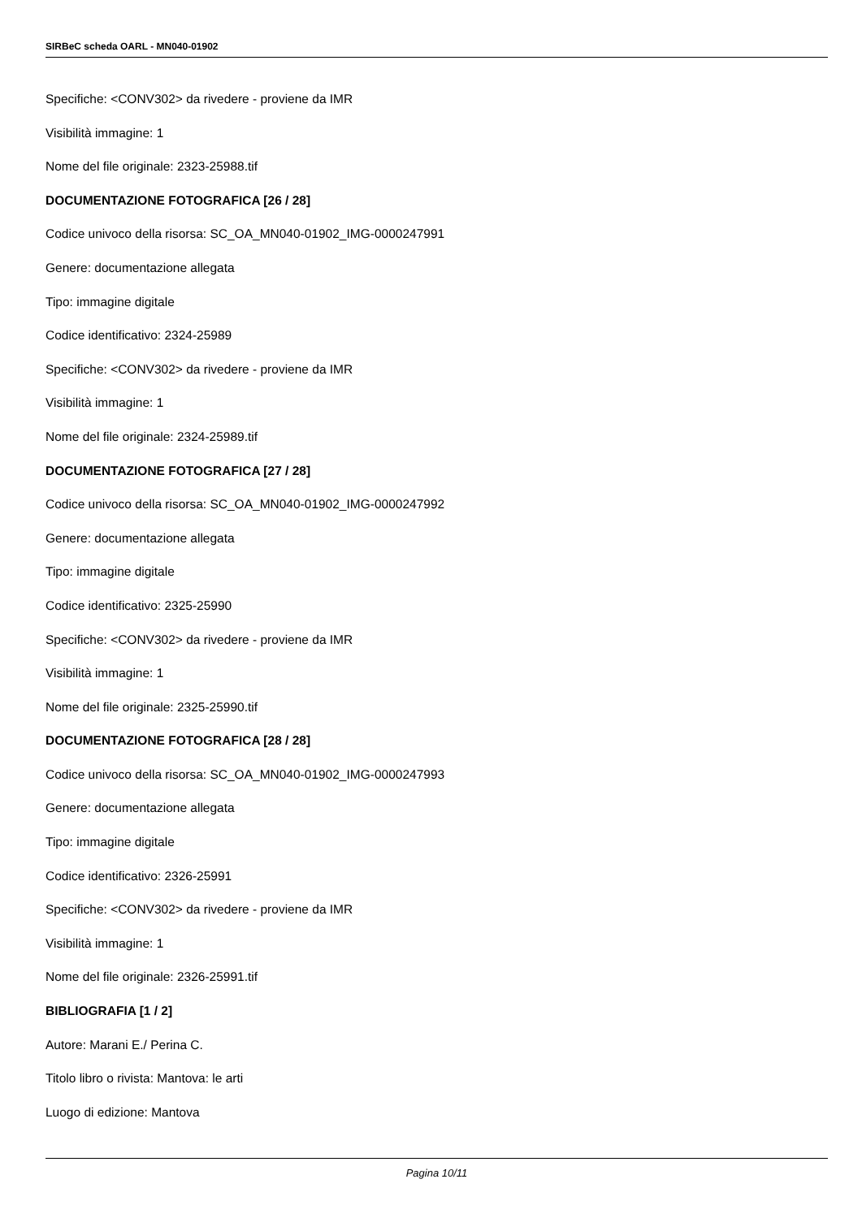SIRBeC scheda OARL - MN040-01902
Specifiche: <CONV302> da rivedere - proviene da IMR
Visibilità immagine: 1
Nome del file originale: 2323-25988.tif
DOCUMENTAZIONE FOTOGRAFICA [26 / 28]
Codice univoco della risorsa: SC_OA_MN040-01902_IMG-0000247991
Genere: documentazione allegata
Tipo: immagine digitale
Codice identificativo: 2324-25989
Specifiche: <CONV302> da rivedere - proviene da IMR
Visibilità immagine: 1
Nome del file originale: 2324-25989.tif
DOCUMENTAZIONE FOTOGRAFICA [27 / 28]
Codice univoco della risorsa: SC_OA_MN040-01902_IMG-0000247992
Genere: documentazione allegata
Tipo: immagine digitale
Codice identificativo: 2325-25990
Specifiche: <CONV302> da rivedere - proviene da IMR
Visibilità immagine: 1
Nome del file originale: 2325-25990.tif
DOCUMENTAZIONE FOTOGRAFICA [28 / 28]
Codice univoco della risorsa: SC_OA_MN040-01902_IMG-0000247993
Genere: documentazione allegata
Tipo: immagine digitale
Codice identificativo: 2326-25991
Specifiche: <CONV302> da rivedere - proviene da IMR
Visibilità immagine: 1
Nome del file originale: 2326-25991.tif
BIBLIOGRAFIA [1 / 2]
Autore: Marani E./ Perina C.
Titolo libro o rivista: Mantova: le arti
Luogo di edizione: Mantova
Pagina 10/11